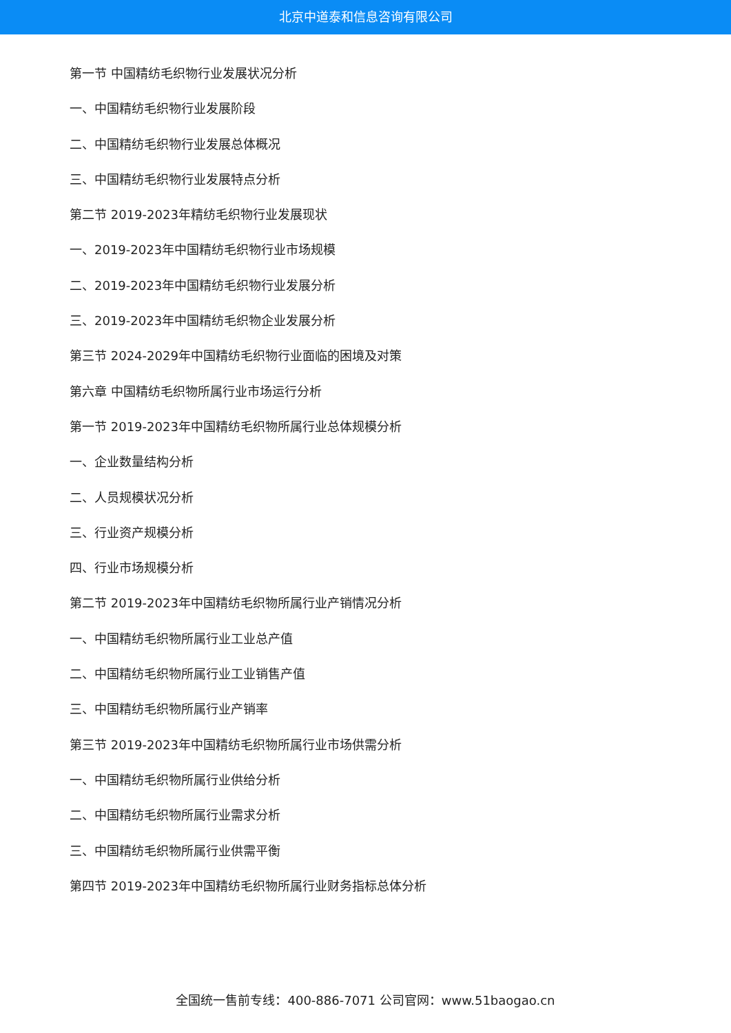北京中道泰和信息咨询有限公司
第一节 中国精纺毛织物行业发展状况分析
一、中国精纺毛织物行业发展阶段
二、中国精纺毛织物行业发展总体概况
三、中国精纺毛织物行业发展特点分析
第二节 2019-2023年精纺毛织物行业发展现状
一、2019-2023年中国精纺毛织物行业市场规模
二、2019-2023年中国精纺毛织物行业发展分析
三、2019-2023年中国精纺毛织物企业发展分析
第三节 2024-2029年中国精纺毛织物行业面临的困境及对策
第六章 中国精纺毛织物所属行业市场运行分析
第一节 2019-2023年中国精纺毛织物所属行业总体规模分析
一、企业数量结构分析
二、人员规模状况分析
三、行业资产规模分析
四、行业市场规模分析
第二节 2019-2023年中国精纺毛织物所属行业产销情况分析
一、中国精纺毛织物所属行业工业总产值
二、中国精纺毛织物所属行业工业销售产值
三、中国精纺毛织物所属行业产销率
第三节 2019-2023年中国精纺毛织物所属行业市场供需分析
一、中国精纺毛织物所属行业供给分析
二、中国精纺毛织物所属行业需求分析
三、中国精纺毛织物所属行业供需平衡
第四节 2019-2023年中国精纺毛织物所属行业财务指标总体分析
全国统一售前专线：400-886-7071 公司官网：www.51baogao.cn